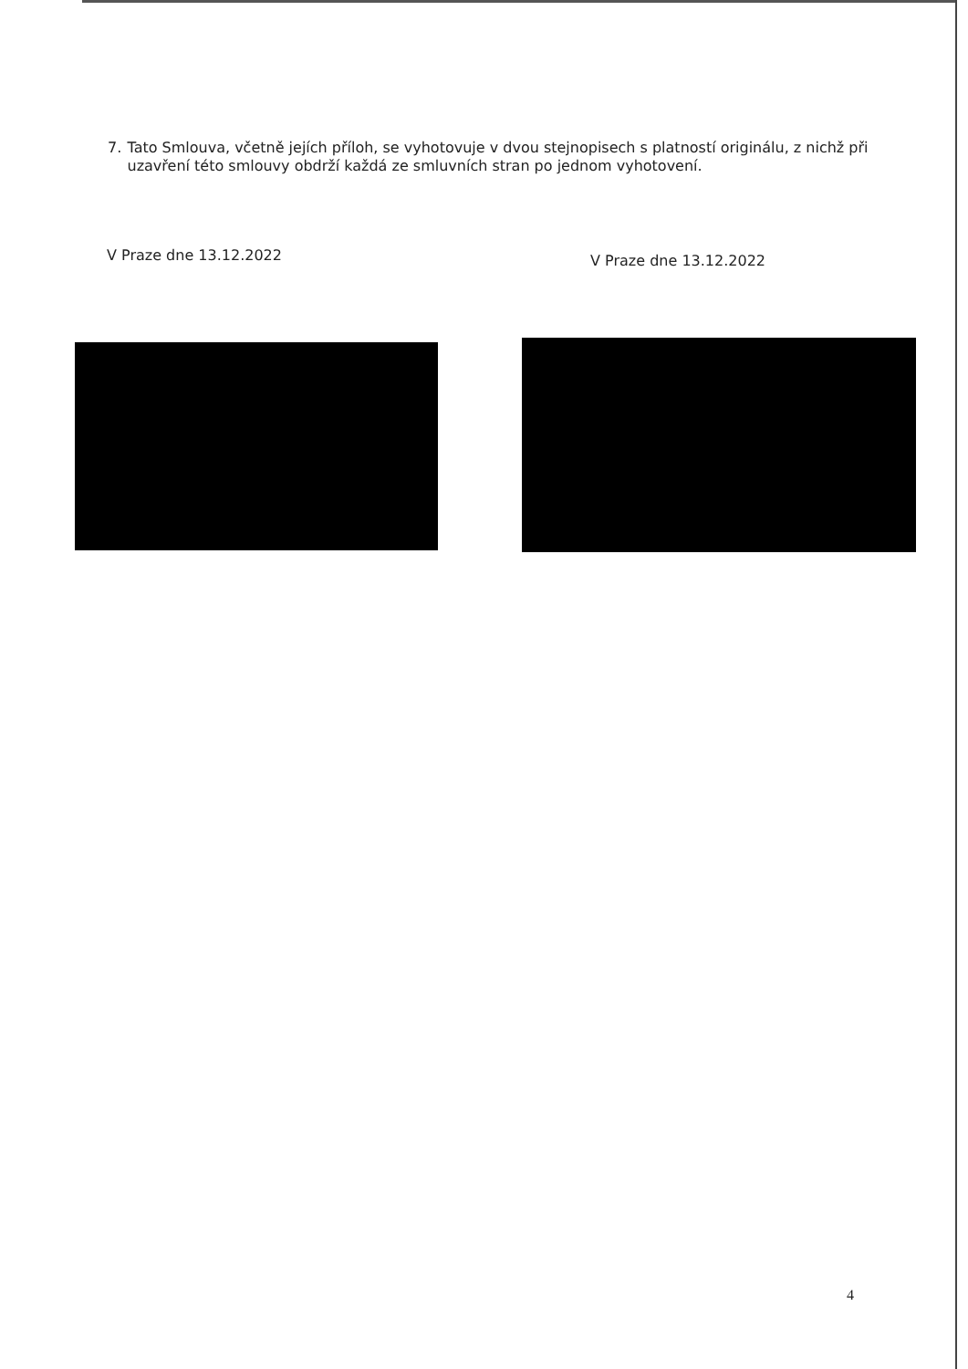7. Tato Smlouva, včetně jejích příloh, se vyhotovuje v dvou stejnopisech s platností originálu, z nichž při uzavření této smlouvy obdrží každá ze smluvních stran po jednom vyhotovení.
V Praze dne 13.12.2022
V Praze dne 13.12.2022
4